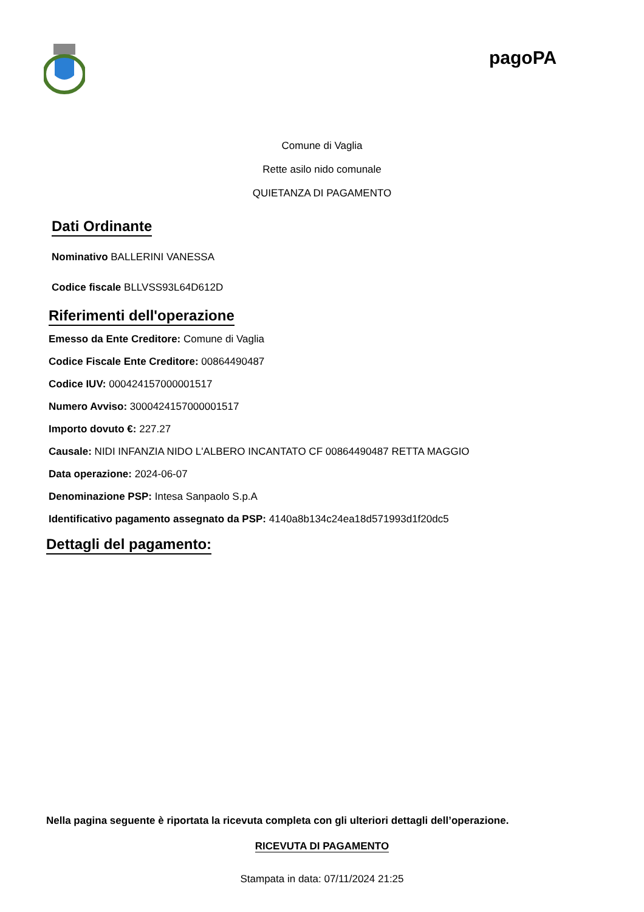pagoPA
Comune di Vaglia
Rette asilo nido comunale
QUIETANZA DI PAGAMENTO
Dati Ordinante
Nominativo BALLERINI VANESSA
Codice fiscale BLLVSS93L64D612D
Riferimenti dell'operazione
Emesso da Ente Creditore: Comune di Vaglia
Codice Fiscale Ente Creditore: 00864490487
Codice IUV: 000424157000001517
Numero Avviso: 3000424157000001517
Importo dovuto €: 227.27
Causale: NIDI INFANZIA NIDO L'ALBERO INCANTATO CF 00864490487 RETTA MAGGIO
Data operazione: 2024-06-07
Denominazione PSP: Intesa Sanpaolo S.p.A
Identificativo pagamento assegnato da PSP: 4140a8b134c24ea18d571993d1f20dc5
Dettagli del pagamento:
Nella pagina seguente è riportata la ricevuta completa con gli ulteriori dettagli dell’operazione.
RICEVUTA DI PAGAMENTO
Stampata in data: 07/11/2024 21:25